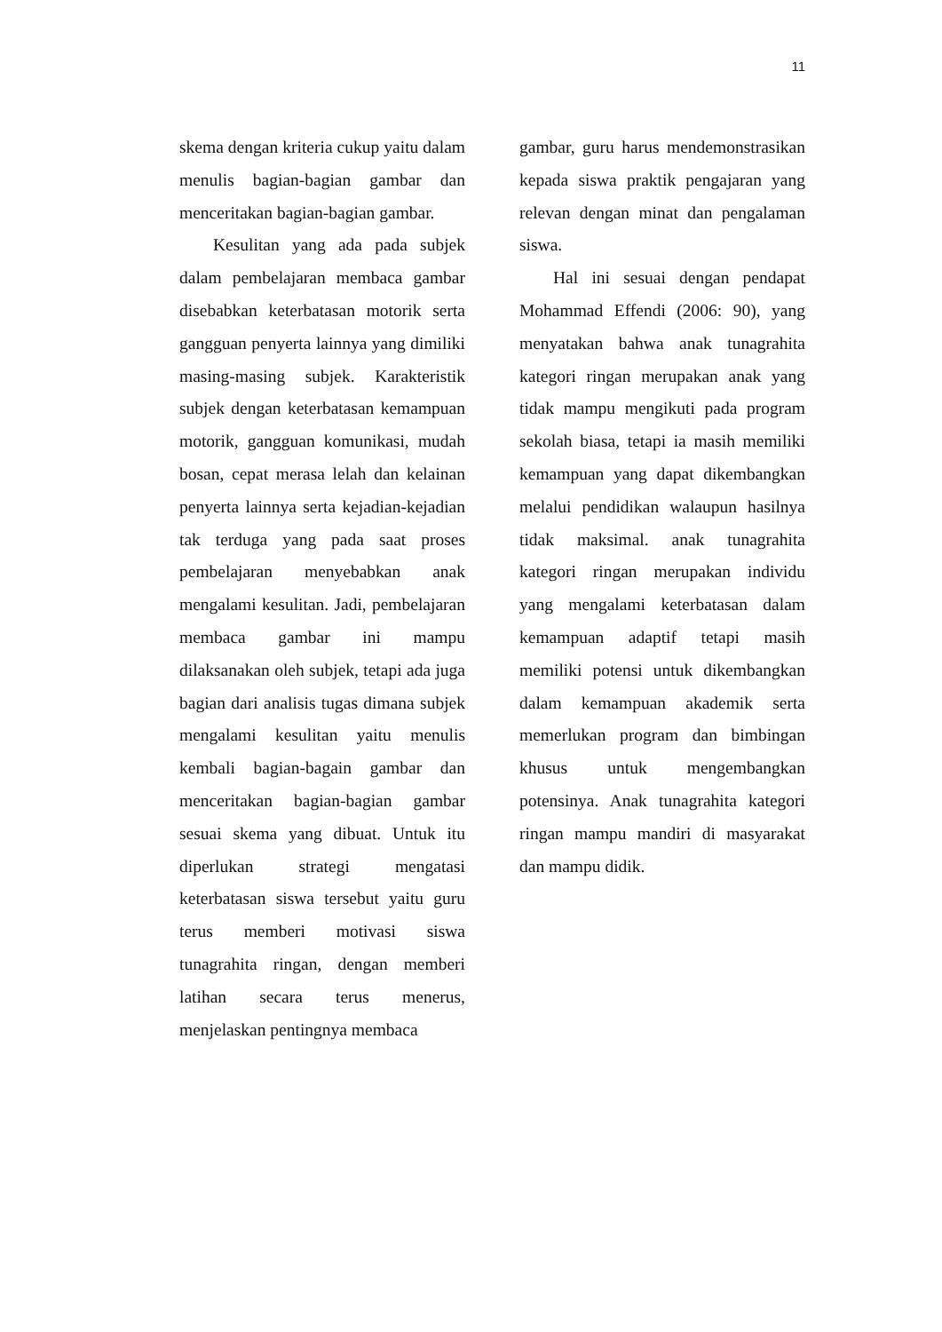11
skema dengan kriteria cukup yaitu dalam menulis bagian-bagian gambar dan menceritakan bagian-bagian gambar.
Kesulitan yang ada pada subjek dalam pembelajaran membaca gambar disebabkan keterbatasan motorik serta gangguan penyerta lainnya yang dimiliki masing-masing subjek. Karakteristik subjek dengan keterbatasan kemampuan motorik, gangguan komunikasi, mudah bosan, cepat merasa lelah dan kelainan penyerta lainnya serta kejadian-kejadian tak terduga yang pada saat proses pembelajaran menyebabkan anak mengalami kesulitan. Jadi, pembelajaran membaca gambar ini mampu dilaksanakan oleh subjek, tetapi ada juga bagian dari analisis tugas dimana subjek mengalami kesulitan yaitu menulis kembali bagian-bagain gambar dan menceritakan bagian-bagian gambar sesuai skema yang dibuat. Untuk itu diperlukan strategi mengatasi keterbatasan siswa tersebut yaitu guru terus memberi motivasi siswa tunagrahita ringan, dengan memberi latihan secara terus menerus, menjelaskan pentingnya membaca
gambar, guru harus mendemonstrasikan kepada siswa praktik pengajaran yang relevan dengan minat dan pengalaman siswa.
Hal ini sesuai dengan pendapat Mohammad Effendi (2006: 90), yang menyatakan bahwa anak tunagrahita kategori ringan merupakan anak yang tidak mampu mengikuti pada program sekolah biasa, tetapi ia masih memiliki kemampuan yang dapat dikembangkan melalui pendidikan walaupun hasilnya tidak maksimal. anak tunagrahita kategori ringan merupakan individu yang mengalami keterbatasan dalam kemampuan adaptif tetapi masih memiliki potensi untuk dikembangkan dalam kemampuan akademik serta memerlukan program dan bimbingan khusus untuk mengembangkan potensinya. Anak tunagrahita kategori ringan mampu mandiri di masyarakat dan mampu didik.